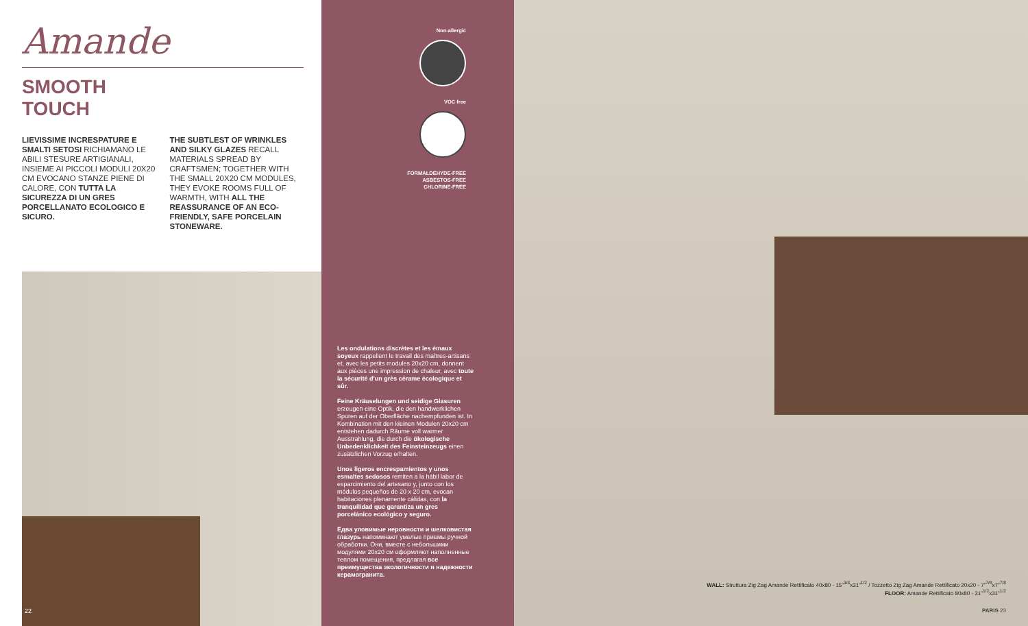Amande
SMOOTH
TOUCH
LIEVISSIME INCRESPATURE E SMALTI SETOSI RICHIAMANO LE ABILI STESURE ARTIGIANALI, INSIEME AI PICCOLI MODULI 20X20 CM EVOCANO STANZE PIENE DI CALORE, CON TUTTA LA SICUREZZA DI UN GRES PORCELLANATO ECOLOGICO E SICURO.
THE SUBTLEST OF WRINKLES AND SILKY GLAZES RECALL MATERIALS SPREAD BY CRAFTSMEN; TOGETHER WITH THE SMALL 20X20 CM MODULES, THEY EVOKE ROOMS FULL OF WARMTH, WITH ALL THE REASSURANCE OF AN ECO-FRIENDLY, SAFE PORCELAIN STONEWARE.
22
Non-allergic
VOC free
FORMALDEHYDE-FREE
ASBESTOS-FREE
CHLORINE-FREE
Les ondulations discrètes et les émaux soyeux rappellent le travail des maîtres-artisans et, avec les petits modules 20x20 cm, donnent aux pièces une impression de chaleur, avec toute la sécurité d'un grès cérame écologique et sûr.
Feine Kräuselungen und seidige Glasuren erzeugen eine Optik, die den handwerklichen Spuren auf der Oberfläche nachempfunden ist. In Kombination mit den kleinen Modulen 20x20 cm entstehen dadurch Räume voll warmer Ausstrahlung, die durch die ökologische Unbedenklichkeit des Feinsteinzeugs einen zusätzlichen Vorzug erhalten.
Unos ligeros encrespamientos y unos esmaltes sedosos remiten a la hábil labor de esparcimiento del artesano y, junto con los módulos pequeños de 20 x 20 cm, evocan habitaciones plenamente cálidas, con la tranquilidad que garantiza un gres porcelánico ecológico y seguro.
Едва уловимые неровности и шелковистая глазурь напоминают умелые приемы ручной обработки. Они, вместе с небольшими модулями 20x20 см оформляют наполненные теплом помещения, предлагая все преимущества экологичности и надежности керамогранита.
WALL: Struttura Zig Zag Amande Rettificato 40x80 - 15”<sup>3/4</sup>x31”<sup>1/2</sup> / Tozzetto Zig Zag Amande Rettificato 20x20 - 7”<sup>7/8</sup>x7”<sup>7/8</sup>
FLOOR: Amande Rettificato 80x80 - 31”<sup>1/2</sup>x31”<sup>1/2</sup>
PARIS 23